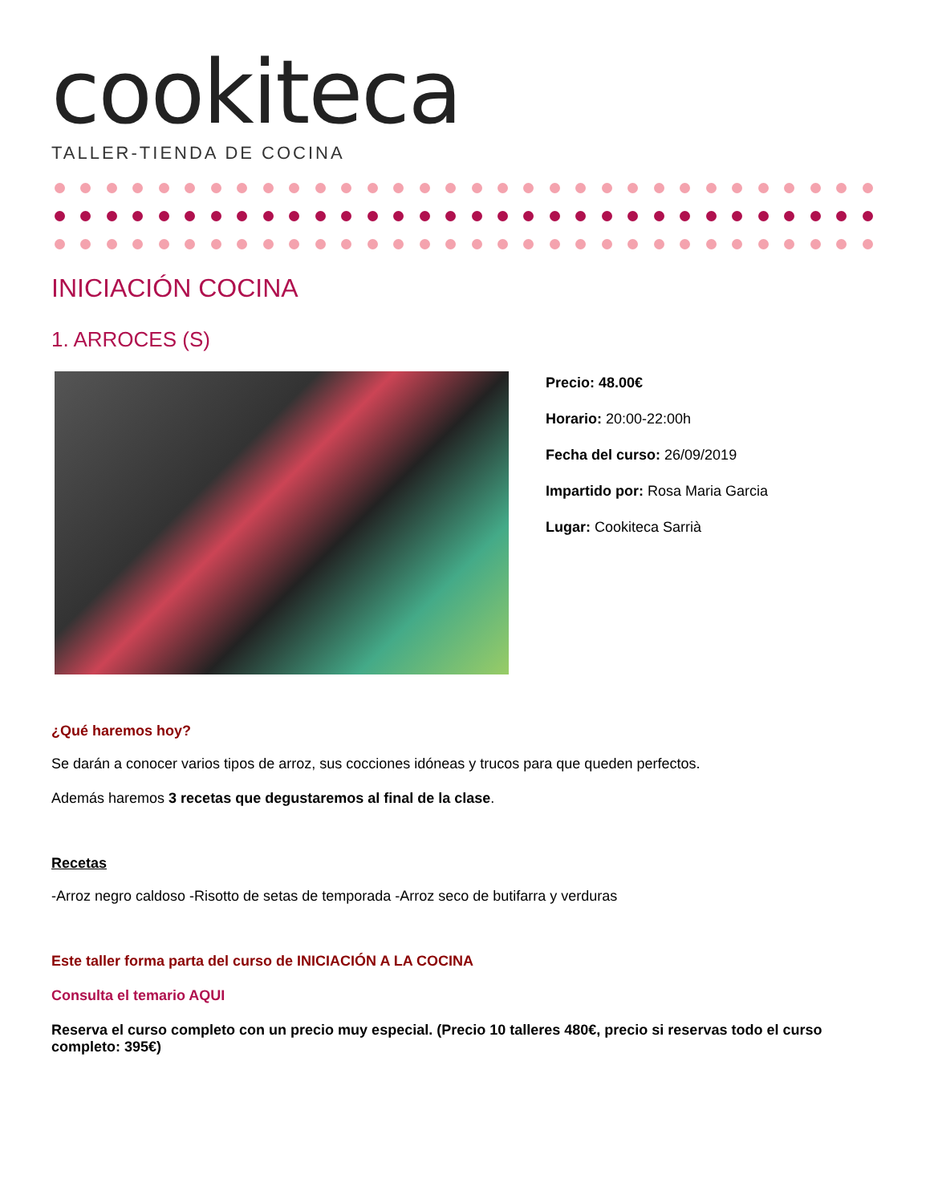cookiteca
TALLER-TIENDA DE COCINA
INICIACIÓN COCINA
1. ARROCES (S)
Precio: 48.00€
Horario: 20:00-22:00h
Fecha del curso: 26/09/2019
Impartido por: Rosa Maria Garcia
Lugar: Cookiteca Sarrià
¿Qué haremos hoy?
Se darán a conocer varios tipos de arroz, sus cocciones idóneas y trucos para que queden perfectos.
Además haremos 3 recetas que degustaremos al final de la clase.
Recetas
-Arroz negro caldoso -Risotto de setas de temporada -Arroz seco de butifarra y verduras
Este taller forma parta del curso de INICIACIÓN A LA COCINA
Consulta el temario AQUI
Reserva el curso completo con un precio muy especial. (Precio 10 talleres 480€, precio si reservas todo el curso completo: 395€)